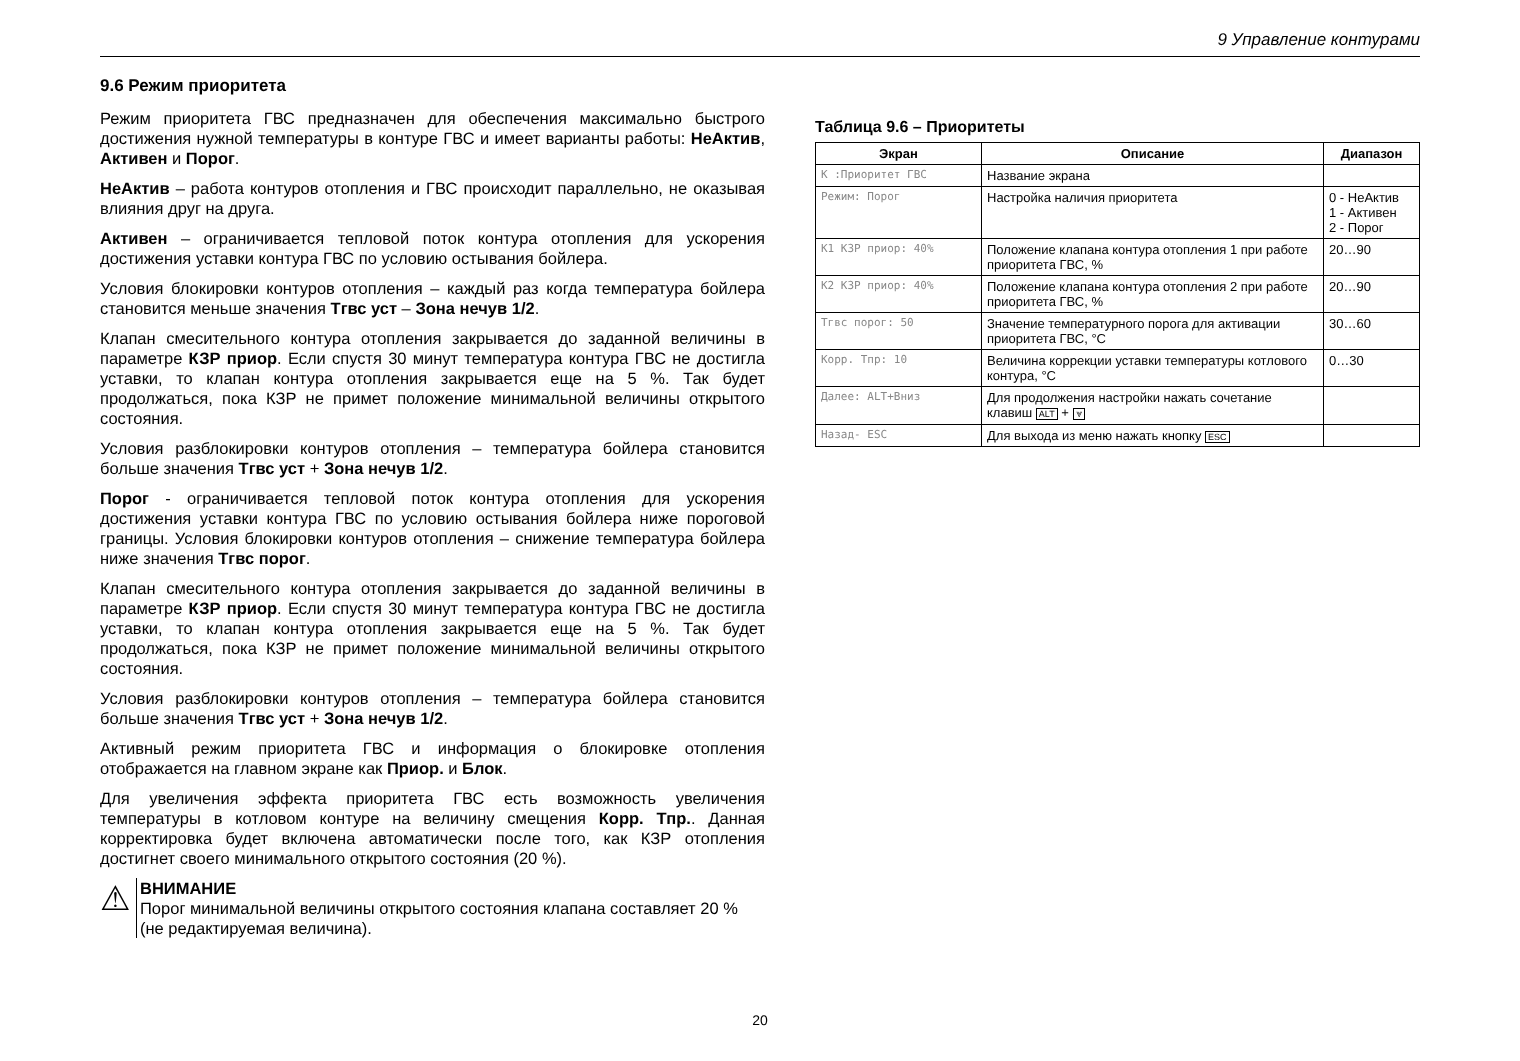9 Управление контурами
9.6 Режим приоритета
Режим приоритета ГВС предназначен для обеспечения максимально быстрого достижения нужной температуры в контуре ГВС и имеет варианты работы: НеАктив, Активен и Порог.
НеАктив – работа контуров отопления и ГВС происходит параллельно, не оказывая влияния друг на друга.
Активен – ограничивается тепловой поток контура отопления для ускорения достижения уставки контура ГВС по условию остывания бойлера.
Условия блокировки контуров отопления – каждый раз когда температура бойлера становится меньше значения Тгвс уст – Зона нечув 1/2.
Клапан смесительного контура отопления закрывается до заданной величины в параметре КЗР приор. Если спустя 30 минут температура контура ГВС не достигла уставки, то клапан контура отопления закрывается еще на 5 %. Так будет продолжаться, пока КЗР не примет положение минимальной величины открытого состояния.
Условия разблокировки контуров отопления – температура бойлера становится больше значения Тгвс уст + Зона нечув 1/2.
Порог - ограничивается тепловой поток контура отопления для ускорения достижения уставки контура ГВС по условию остывания бойлера ниже пороговой границы. Условия блокировки контуров отопления – снижение температура бойлера ниже значения Тгвс порог.
Клапан смесительного контура отопления закрывается до заданной величины в параметре КЗР приор. Если спустя 30 минут температура контура ГВС не достигла уставки, то клапан контура отопления закрывается еще на 5 %. Так будет продолжаться, пока КЗР не примет положение минимальной величины открытого состояния.
Условия разблокировки контуров отопления – температура бойлера становится больше значения Тгвс уст + Зона нечув 1/2.
Активный режим приоритета ГВС и информация о блокировке отопления отображается на главном экране как Приор. и Блок.
Для увеличения эффекта приоритета ГВС есть возможность увеличения температуры в котловом контуре на величину смещения Корр. Тпр.. Данная корректировка будет включена автоматически после того, как КЗР отопления достигнет своего минимального открытого состояния (20 %).
⚠
ВНИМАНИЕ
Порог минимальной величины открытого состояния клапана составляет 20 % (не редактируемая величина).
Таблица 9.6 – Приоритеты
| Экран | Описание | Диапазон |
| --- | --- | --- |
| К :Приоритет ГВС | Название экрана | |
| Режим: Порог | Настройка наличия приоритета | 0 - НеАктив 1 - Активен 2 - Порог |
| К1 КЗР приор: 40% | Положение клапана контура отопления 1 при работе приоритета ГВС, % | 20…90 |
| К2 КЗР приор: 40% | Положение клапана контура отопления 2 при работе приоритета ГВС, % | 20…90 |
| Тгвс порог: 50 | Значение температурного порога для активации приоритета ГВС, °С | 30…60 |
| Корр. Тпр: 10 | Величина коррекции уставки температуры котлового контура, °С | 0…30 |
| Далее: ALT+Вниз | Для продолжения настройки нажать сочетание клавиш ALT + ⩔ | |
| Назад- ESC | Для выхода из меню нажать кнопку ESC | |
20